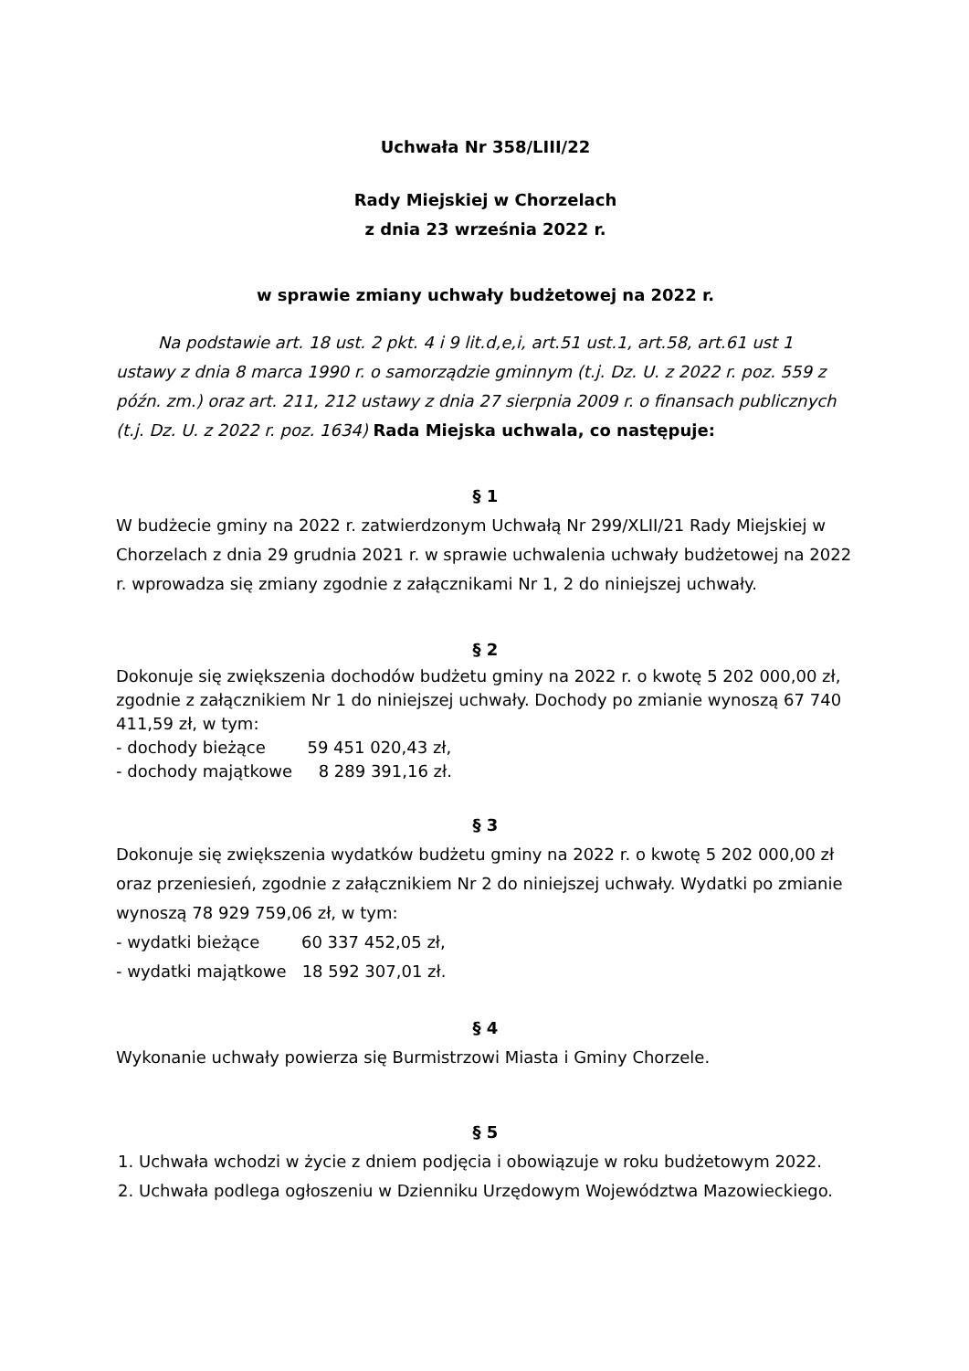Uchwała Nr 358/LIII/22
Rady Miejskiej w Chorzelach
z dnia 23 września 2022 r.
w sprawie zmiany uchwały budżetowej na 2022 r.
Na podstawie art. 18 ust. 2 pkt. 4 i 9 lit.d,e,i, art.51 ust.1, art.58, art.61 ust 1 ustawy z dnia 8 marca 1990 r. o samorządzie gminnym (t.j. Dz. U. z 2022 r. poz. 559 z późn. zm.) oraz art. 211, 212 ustawy z dnia 27 sierpnia 2009 r. o finansach publicznych (t.j. Dz. U. z 2022 r. poz. 1634) Rada Miejska uchwala, co następuje:
§ 1
W budżecie gminy na 2022 r. zatwierdzonym Uchwałą Nr 299/XLII/21 Rady Miejskiej w Chorzelach z dnia 29 grudnia 2021 r. w sprawie uchwalenia uchwały budżetowej na 2022 r. wprowadza się zmiany zgodnie z załącznikami Nr 1, 2 do niniejszej uchwały.
§ 2
Dokonuje się zwiększenia dochodów budżetu gminy na 2022 r. o kwotę 5 202 000,00 zł, zgodnie z załącznikiem Nr 1 do niniejszej uchwały. Dochody po zmianie wynoszą 67 740 411,59 zł, w tym:
- dochody bieżące 59 451 020,43 zł,
- dochody majątkowe 8 289 391,16 zł.
§ 3
Dokonuje się zwiększenia wydatków budżetu gminy na 2022 r. o kwotę 5 202 000,00 zł oraz przeniesień, zgodnie z załącznikiem Nr 2 do niniejszej uchwały. Wydatki po zmianie wynoszą 78 929 759,06 zł, w tym:
- wydatki bieżące 60 337 452,05 zł,
- wydatki majątkowe 18 592 307,01 zł.
§ 4
Wykonanie uchwały powierza się Burmistrzowi Miasta i Gminy Chorzele.
§ 5
1. Uchwała wchodzi w życie z dniem podjęcia i obowiązuje w roku budżetowym 2022.
2. Uchwała podlega ogłoszeniu w Dzienniku Urzędowym Województwa Mazowieckiego.